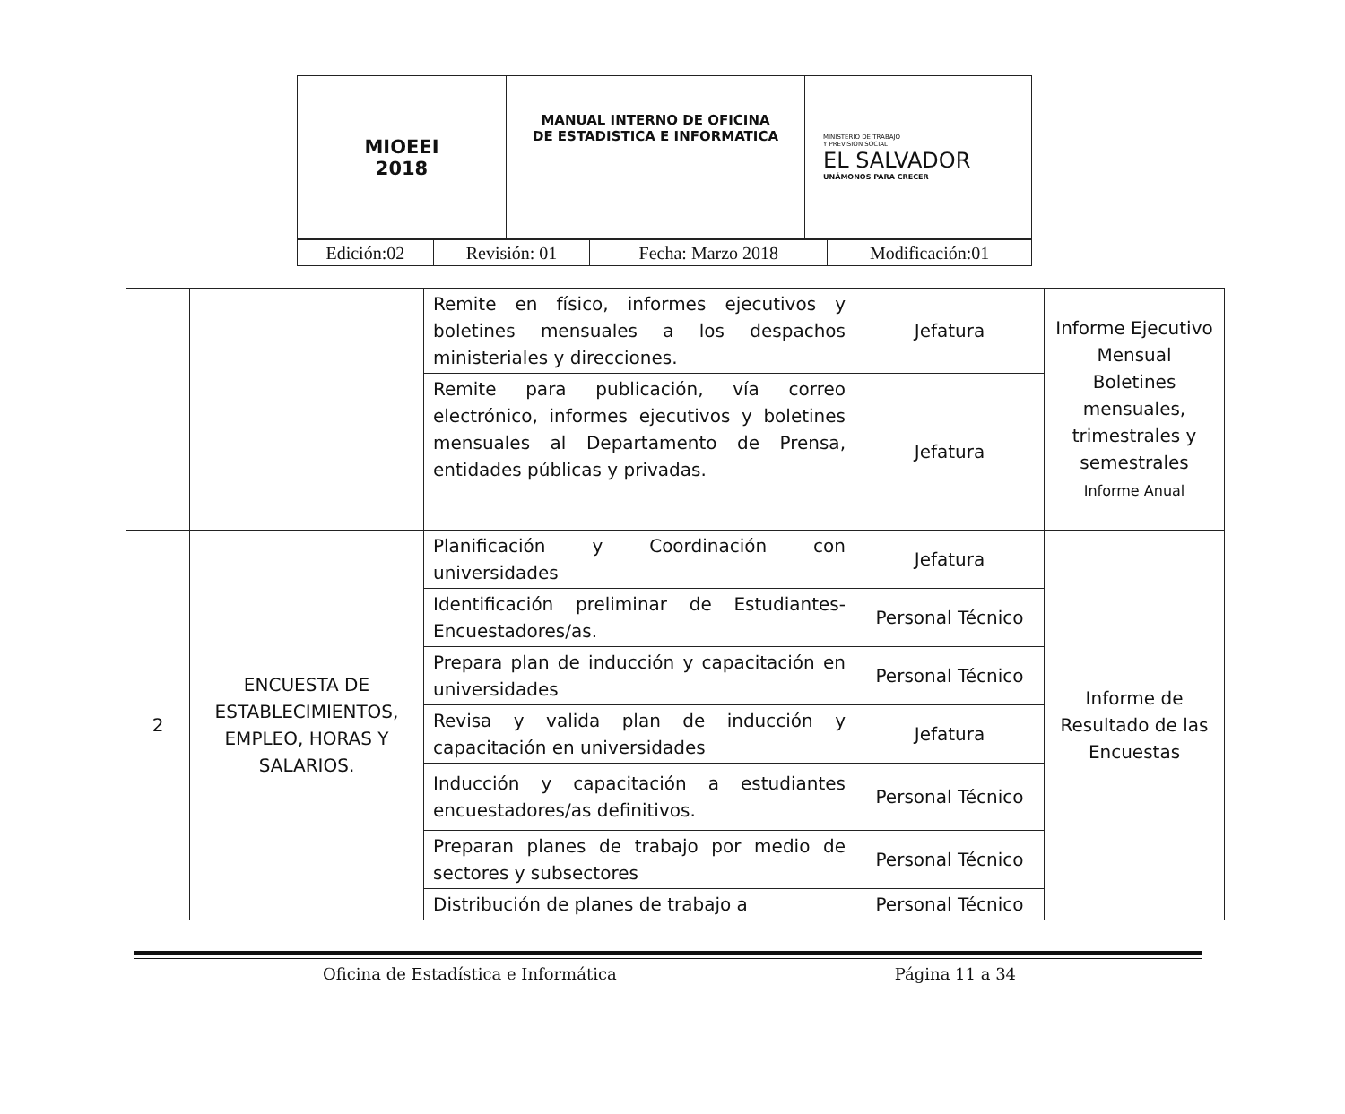| MIOEEI 2018 | MANUAL INTERNO DE OFICINA DE ESTADISTICA E INFORMATICA | MINISTERIO DE TRABAJO Y PREVISION SOCIAL EL SALVADOR UNÁMONOS PARA CRECER |
| Edición:02 | Revisión: 01 | Fecha: Marzo 2018 | Modificación:01 |
| | | Remite en físico, informes ejecutivos y boletines mensuales a los despachos ministeriales y direcciones. | Jefatura | Informe Ejecutivo Mensual Boletines mensuales, trimestrales y semestrales Informe Anual |
| | | Remite para publicación, vía correo electrónico, informes ejecutivos y boletines mensuales al Departamento de Prensa, entidades públicas y privadas. | Jefatura | |
| 2 | ENCUESTA DE ESTABLECIMIENTOS, EMPLEO, HORAS Y SALARIOS. | Planificación y Coordinación con universidades | Jefatura | Informe de Resultado de las Encuestas |
| | | Identificación preliminar de Estudiantes-Encuestadores/as. | Personal Técnico | |
| | | Prepara plan de inducción y capacitación en universidades | Personal Técnico | |
| | | Revisa y valida plan de inducción y capacitación en universidades | Jefatura | |
| | | Inducción y capacitación a estudiantes encuestadores/as definitivos. | Personal Técnico | |
| | | Preparan planes de trabajo por medio de sectores y subsectores | Personal Técnico | |
| | | Distribución de planes de trabajo a | Personal Técnico | |
Oficina de Estadística e Informática Página 11 a 34